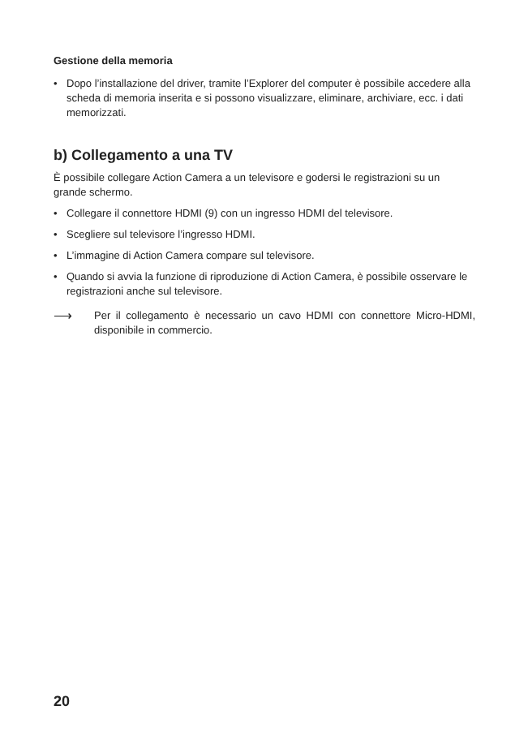Gestione della memoria
• Dopo l’installazione del driver, tramite l’Explorer del computer è possibile accedere alla scheda di memoria inserita e si possono visualizzare, eliminare, archiviare, ecc. i dati memorizzati.
b) Collegamento a una TV
È possibile collegare Action Camera a un televisore e godersi le registrazioni su un grande schermo.
• Collegare il connettore HDMI (9) con un ingresso HDMI del televisore.
• Scegliere sul televisore l’ingresso HDMI.
• L’immagine di Action Camera compare sul televisore.
• Quando si avvia la funzione di riproduzione di Action Camera, è possibile osservare le registrazioni anche sul televisore.
⟶
Per il collegamento è necessario un cavo HDMI con connettore Micro-HDMI, disponibile in commercio.
20